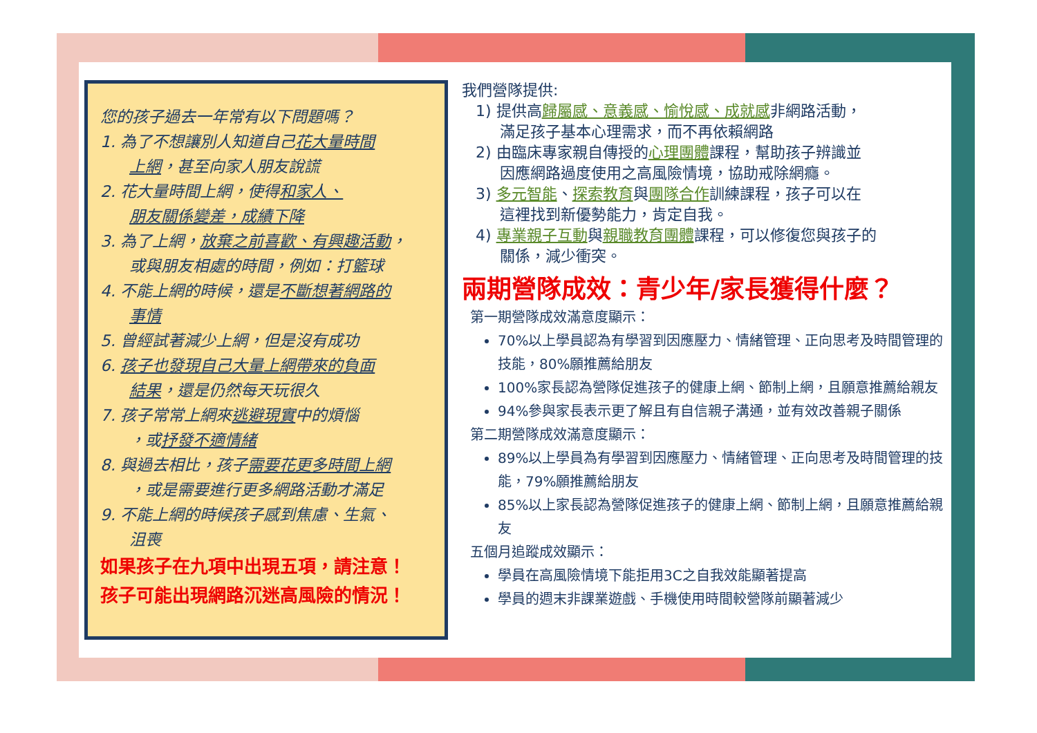您的孩子過去一年常有以下問題嗎？
1. 為了不想讓別人知道自己花大量時間
上網，甚至向家人朋友說謊
2. 花大量時間上網，使得和家人、
朋友關係變差，成績下降
3. 為了上網，放棄之前喜歡、有興趣活動，
或與朋友相處的時間，例如：打籃球
4. 不能上網的時候，還是不斷想著網路的
事情
5. 曾經試著減少上網，但是沒有成功
6. 孩子也發現自己大量上網帶來的負面
結果，還是仍然每天玩很久
7. 孩子常常上網來逃避現實中的煩惱
，或抒發不適情緒
8. 與過去相比，孩子需要花更多時間上網
，或是需要進行更多網路活動才滿足
9. 不能上網的時候孩子感到焦慮、生氣、
沮喪
如果孩子在九項中出現五項，請注意！
孩子可能出現網路沉迷高風險的情況！
我們營隊提供:
1) 提供高歸屬感、意義感、愉悅感、成就感非網路活動，
滿足孩子基本心理需求，而不再依賴網路
2) 由臨床專家親自傳授的心理團體課程，幫助孩子辨識並
因應網路過度使用之高風險情境，協助戒除網癮。
3) 多元智能、探索教育與團隊合作訓練課程，孩子可以在
這裡找到新優勢能力，肯定自我。
4) 專業親子互動與親職教育團體課程，可以修復您與孩子的
關係，減少衝突。
兩期營隊成效：青少年/家長獲得什麼？
第一期營隊成效滿意度顯示：
70%以上學員認為有學習到因應壓力、情緒管理、正向思考及時間管理的技能，80%願推薦給朋友
100%家長認為營隊促進孩子的健康上網、節制上網，且願意推薦給親友
94%參與家長表示更了解且有自信親子溝通，並有效改善親子關係
第二期營隊成效滿意度顯示：
89%以上學員為有學習到因應壓力、情緒管理、正向思考及時間管理的技能，79%願推薦給朋友
85%以上家長認為營隊促進孩子的健康上網、節制上網，且願意推薦給親友
五個月追蹤成效顯示：
學員在高風險情境下能拒用3C之自我效能顯著提高
學員的週末非課業遊戲、手機使用時間較營隊前顯著減少